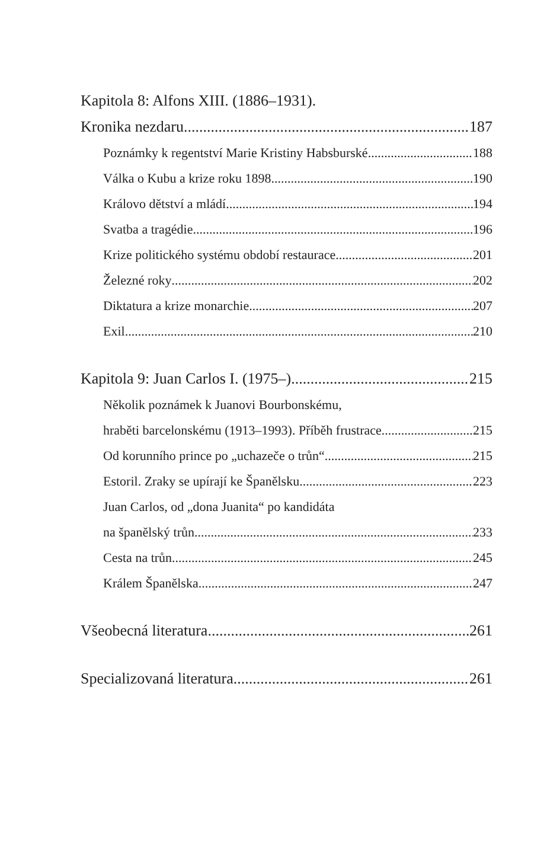Kapitola 8: Alfons XIII. (1886–1931).
Kronika nezdaru 187
Poznámky k regentství Marie Kristiny Habsburské 188
Válka o Kubu a krize roku 1898 190
Královo dětství a mládí 194
Svatba a tragédie 196
Krize politického systému období restaurace 201
Železné roky 202
Diktatura a krize monarchie 207
Exil 210
Kapitola 9: Juan Carlos I. (1975–) 215
Několik poznámek k Juanovi Bourbonskému,
hraběti barcelonskému (1913–1993). Příběh frustrace 215
Od korunního prince po „uchazeče o trůn“ 215
Estoril. Zraky se upírají ke Španělsku 223
Juan Carlos, od „dona Juanita“ po kandidáta
na španělský trůn 233
Cesta na trůn 245
Králem Španělska 247
Všeobecná literatura 261
Specializovaná literatura 261